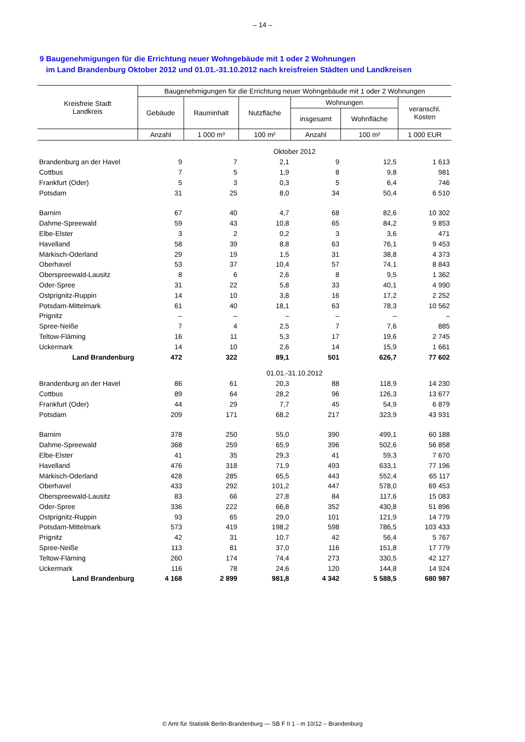– 14 –
9 Baugenehmigungen für die Errichtung neuer Wohngebäude mit 1 oder 2 Wohnungen
im Land Brandenburg Oktober 2012 und 01.01.-31.10.2012 nach kreisfreien Städten und Landkreisen
| Kreisfreie Stadt Landkreis | Baugenehmigungen für die Errichtung neuer Wohngebäude mit 1 oder 2 Wohnungen | | | | | |
| --- | --- | --- | --- | --- | --- | --- |
| | Gebäude | Rauminhalt | Nutzfläche | Wohnungen | | veranschl. Kosten |
| | | | | insgesamt | Wohnfläche | |
| | Anzahl | 1 000 m³ | 100 m² | Anzahl | 100 m² | 1 000 EUR |
| | Oktober 2012 | | | | | |
| Brandenburg an der Havel | 9 | 7 | 2,1 | 9 | 12,5 | 1 613 |
| Cottbus | 7 | 5 | 1,9 | 8 | 9,8 | 981 |
| Frankfurt (Oder) | 5 | 3 | 0,3 | 5 | 6,4 | 746 |
| Potsdam | 31 | 25 | 8,0 | 34 | 50,4 | 6 510 |
| Barnim | 67 | 40 | 4,7 | 68 | 82,6 | 10 302 |
| Dahme-Spreewald | 59 | 43 | 10,8 | 65 | 84,2 | 9 853 |
| Elbe-Elster | 3 | 2 | 0,2 | 3 | 3,6 | 471 |
| Havelland | 58 | 39 | 8,8 | 63 | 76,1 | 9 453 |
| Märkisch-Oderland | 29 | 19 | 1,5 | 31 | 38,8 | 4 373 |
| Oberhavel | 53 | 37 | 10,4 | 57 | 74,1 | 8 843 |
| Oberspreewald-Lausitz | 8 | 6 | 2,6 | 8 | 9,5 | 1 362 |
| Oder-Spree | 31 | 22 | 5,8 | 33 | 40,1 | 4 990 |
| Ostprignitz-Ruppin | 14 | 10 | 3,8 | 16 | 17,2 | 2 252 |
| Potsdam-Mittelmark | 61 | 40 | 18,1 | 63 | 78,3 | 10 562 |
| Prignitz | – | – | – | – | – | – |
| Spree-Neiße | 7 | 4 | 2,5 | 7 | 7,6 | 885 |
| Teltow-Fläming | 16 | 11 | 5,3 | 17 | 19,6 | 2 745 |
| Uckermark | 14 | 10 | 2,6 | 14 | 15,9 | 1 661 |
| Land Brandenburg | 472 | 322 | 89,1 | 501 | 626,7 | 77 602 |
| | 01.01.-31.10.2012 | | | | | |
| Brandenburg an der Havel | 86 | 61 | 20,3 | 88 | 118,9 | 14 230 |
| Cottbus | 89 | 64 | 28,2 | 96 | 126,3 | 13 677 |
| Frankfurt (Oder) | 44 | 29 | 7,7 | 45 | 54,9 | 6 879 |
| Potsdam | 209 | 171 | 68,2 | 217 | 323,9 | 43 931 |
| Barnim | 378 | 250 | 55,0 | 390 | 499,1 | 60 188 |
| Dahme-Spreewald | 368 | 259 | 65,9 | 396 | 502,6 | 56 858 |
| Elbe-Elster | 41 | 35 | 29,3 | 41 | 59,3 | 7 670 |
| Havelland | 476 | 318 | 71,9 | 493 | 633,1 | 77 196 |
| Märkisch-Oderland | 428 | 285 | 65,5 | 443 | 552,4 | 65 117 |
| Oberhavel | 433 | 292 | 101,2 | 447 | 578,0 | 69 453 |
| Oberspreewald-Lausitz | 83 | 66 | 27,8 | 84 | 117,6 | 15 083 |
| Oder-Spree | 336 | 222 | 66,8 | 352 | 430,8 | 51 896 |
| Ostprignitz-Ruppin | 93 | 65 | 29,0 | 101 | 121,9 | 14 779 |
| Potsdam-Mittelmark | 573 | 419 | 198,2 | 598 | 786,5 | 103 433 |
| Prignitz | 42 | 31 | 10,7 | 42 | 56,4 | 5 767 |
| Spree-Neiße | 113 | 81 | 37,0 | 116 | 151,8 | 17 779 |
| Teltow-Fläming | 260 | 174 | 74,4 | 273 | 330,5 | 42 127 |
| Uckermark | 116 | 78 | 24,6 | 120 | 144,8 | 14 924 |
| Land Brandenburg | 4 168 | 2 899 | 981,8 | 4 342 | 5 588,5 | 680 987 |
© Amt für Statistik Berlin-Brandenburg — SB F II 1 - m 10/12 – Brandenburg